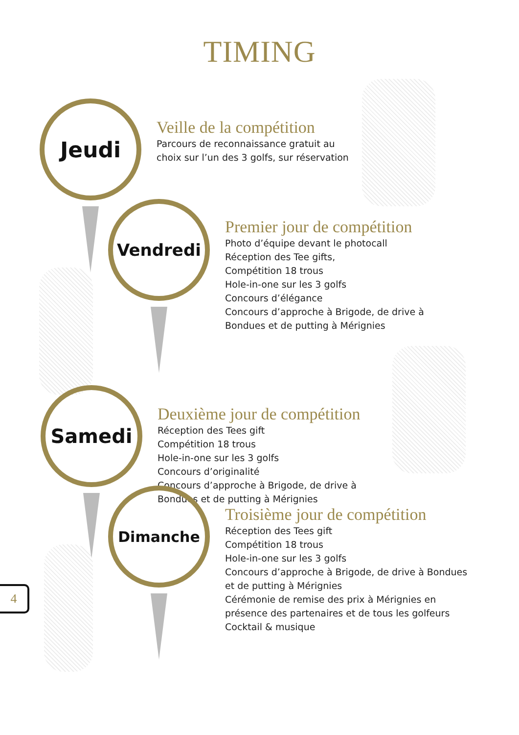TIMING
Jeudi
Veille de la compétition
Parcours de reconnaissance gratuit au choix sur l’un des 3 golfs, sur réservation
Vendredi
Premier jour de compétition
Photo d’équipe devant le photocall
Réception des Tee gifts,
Compétition 18 trous
Hole-in-one sur les 3 golfs
Concours d’élégance
Concours d’approche à Brigode, de drive à Bondues et de putting à Mérignies
Samedi
Deuxième jour de compétition
Réception des Tees gift
Compétition 18 trous
Hole-in-one sur les 3 golfs
Concours d’originalité
Concours d’approche à Brigode, de drive à Bondues et de putting à Mérignies
Dimanche
Troisième jour de compétition
Réception des Tees gift
Compétition 18 trous
Hole-in-one sur les 3 golfs
Concours d’approche à Brigode, de drive à Bondues et de putting à Mérignies
Cérémonie de remise des prix à Mérignies en présence des partenaires et de tous les golfeurs
Cocktail & musique
4